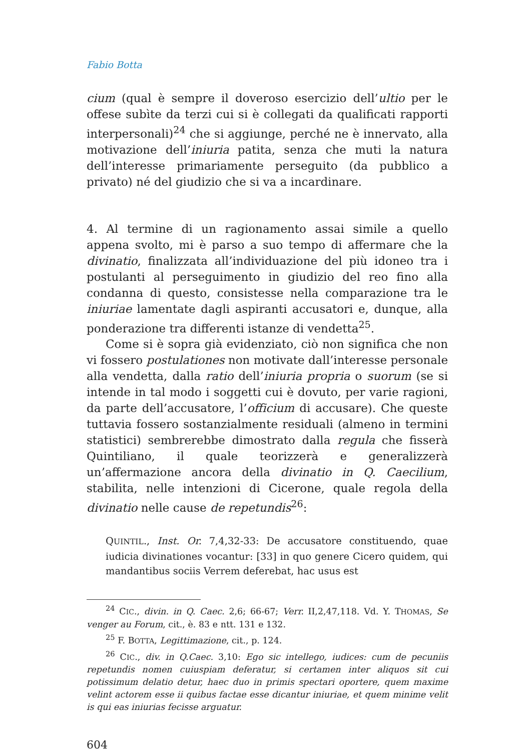Fabio Botta
cium (qual è sempre il doveroso esercizio dell’ultio per le offese subìte da terzi cui si è collegati da qualificati rapporti interpersonali)<sup>24</sup> che si aggiunge, perché ne è innervato, alla motivazione dell’iniuria patita, senza che muti la natura dell’interesse primariamente perseguito (da pubblico a privato) né del giudizio che si va a incardinare.
4. Al termine di un ragionamento assai simile a quello appena svolto, mi è parso a suo tempo di affermare che la divinatio, finalizzata all’individuazione del più idoneo tra i postulanti al perseguimento in giudizio del reo fino alla condanna di questo, consistesse nella comparazione tra le iniuriae lamentate dagli aspiranti accusatori e, dunque, alla ponderazione tra differenti istanze di vendetta<sup>25</sup>.
Come si è sopra già evidenziato, ciò non significa che non vi fossero postulationes non motivate dall’interesse personale alla vendetta, dalla ratio dell’iniuria propria o suorum (se si intende in tal modo i soggetti cui è dovuto, per varie ragioni, da parte dell’accusatore, l’officium di accusare). Che queste tuttavia fossero sostanzialmente residuali (almeno in termini statistici) sembrerebbe dimostrato dalla regula che fisserà Quintiliano, il quale teorizzerà e generalizzerà un’affermazione ancora della divinatio in Q. Caecilium, stabilita, nelle intenzioni di Cicerone, quale regola della divinatio nelle cause de repetundis<sup>26</sup>:
QUINTIL., Inst. Or. 7,4,32-33: De accusatore constituendo, quae iudicia divinationes vocantur: [33] in quo genere Cicero quidem, qui mandantibus sociis Verrem deferebat, hac usus est
<sup>24</sup> CIC., divin. in Q. Caec. 2,6; 66-67; Verr. II,2,47,118. Vd. Y. THOMAS, Se venger au Forum, cit., è. 83 e ntt. 131 e 132.
<sup>25</sup> F. BOTTA, Legittimazione, cit., p. 124.
<sup>26</sup> CIC., div. in Q.Caec. 3,10: Ego sic intellego, iudices: cum de pecuniis repetundis nomen cuiuspiam deferatur, si certamen inter aliquos sit cui potissimum delatio detur, haec duo in primis spectari oportere, quem maxime velint actorem esse ii quibus factae esse dicantur iniuriae, et quem minime velit is qui eas iniurias fecisse arguatur.
604